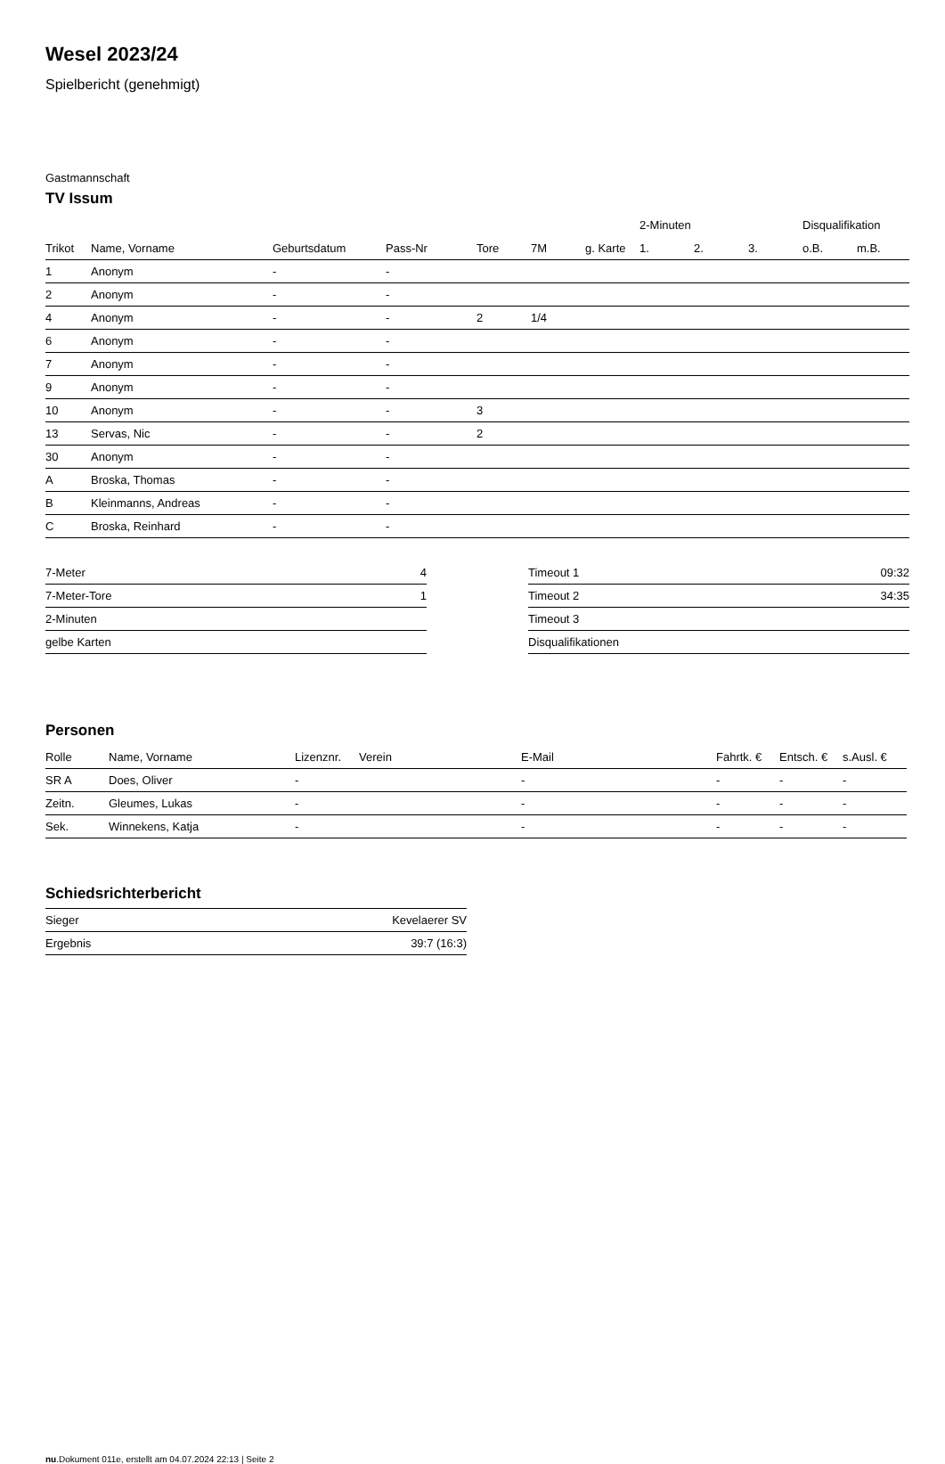Wesel 2023/24
Spielbericht (genehmigt)
Gastmannschaft
TV Issum
| | | | | | | | 2-Minuten | | | Disqualifikation | |
| --- | --- | --- | --- | --- | --- | --- | --- | --- | --- | --- | --- |
| Trikot | Name, Vorname | Geburtsdatum | Pass-Nr | Tore | 7M | g. Karte | 1. | 2. | 3. | o.B. | m.B. |
| 1 | Anonym | - | - | | | | | | | | |
| 2 | Anonym | - | - | | | | | | | | |
| 4 | Anonym | - | - | 2 | 1/4 | | | | | | |
| 6 | Anonym | - | - | | | | | | | | |
| 7 | Anonym | - | - | | | | | | | | |
| 9 | Anonym | - | - | | | | | | | | |
| 10 | Anonym | - | - | 3 | | | | | | | |
| 13 | Servas, Nic | - | - | 2 | | | | | | | |
| 30 | Anonym | - | - | | | | | | | | |
| A | Broska, Thomas | - | - | | | | | | | | |
| B | Kleinmanns, Andreas | - | - | | | | | | | | |
| C | Broska, Reinhard | - | - | | | | | | | | |
| 7-Meter | 4 |
| 7-Meter-Tore | 1 |
| 2-Minuten | |
| gelbe Karten | |
| Timeout 1 | 09:32 |
| Timeout 2 | 34:35 |
| Timeout 3 | |
| Disqualifikationen | |
Personen
| Rolle | Name, Vorname | Lizenznr. | Verein | E-Mail | Fahrtk. € | Entsch. € | s.Ausl. € |
| --- | --- | --- | --- | --- | --- | --- | --- |
| SR A | Does, Oliver | - | | - | - | - | - |
| Zeitn. | Gleumes, Lukas | - | | - | - | - | - |
| Sek. | Winnekens, Katja | - | | - | - | - | - |
Schiedsrichterbericht
| Sieger | Kevelaerer SV |
| Ergebnis | 39:7 (16:3) |
nu.Dokument 011e, erstellt am 04.07.2024 22:13 | Seite 2